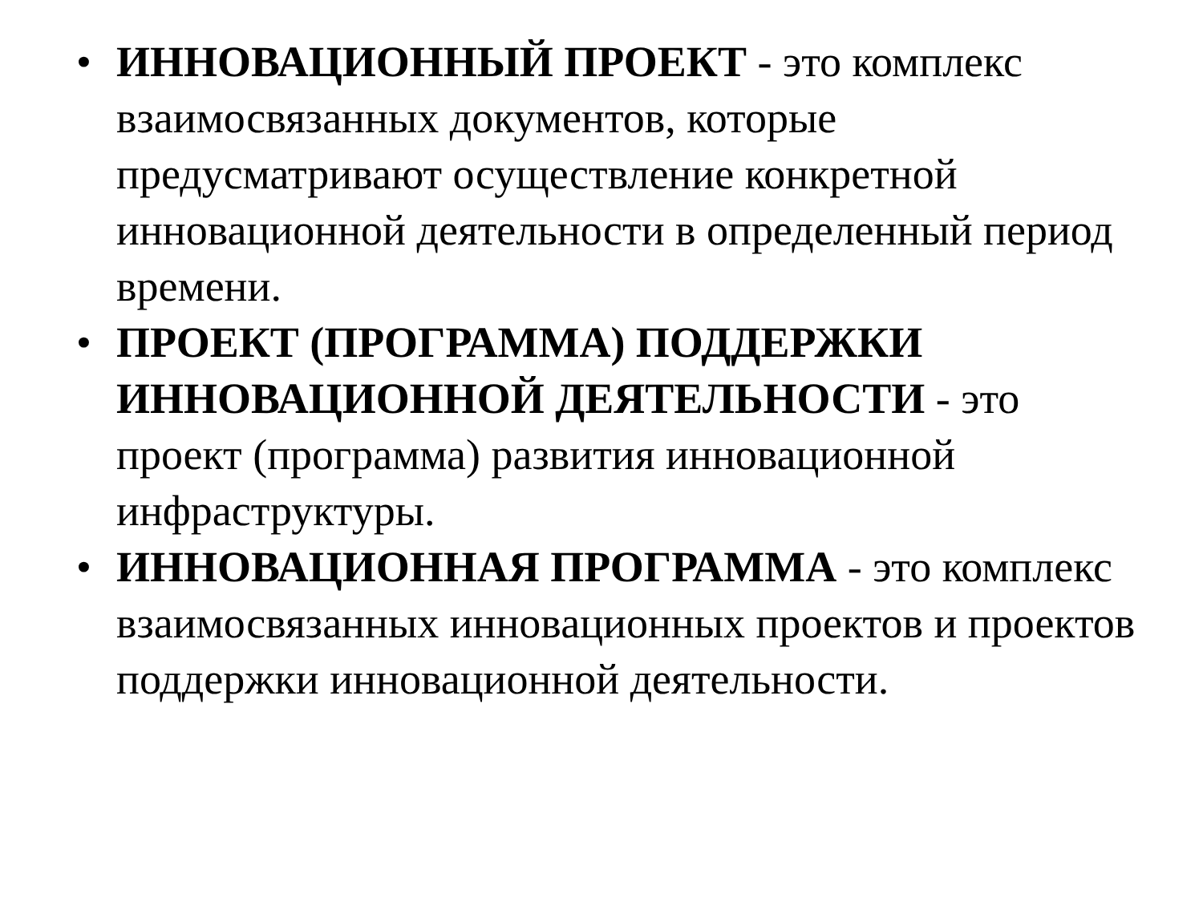• ИННОВАЦИОННЫЙ ПРОЕКТ - это комплекс взаимосвязанных документов, которые предусматривают осуществление конкретной инновационной деятельности в определенный период времени.
• ПРОЕКТ (ПРОГРАММА) ПОДДЕРЖКИ ИННОВАЦИОННОЙ ДЕЯТЕЛЬНОСТИ - это проект (программа) развития инновационной инфраструктуры.
• ИННОВАЦИОННАЯ ПРОГРАММА - это комплекс взаимосвязанных инновационных проектов и проектов поддержки инновационной деятельности.